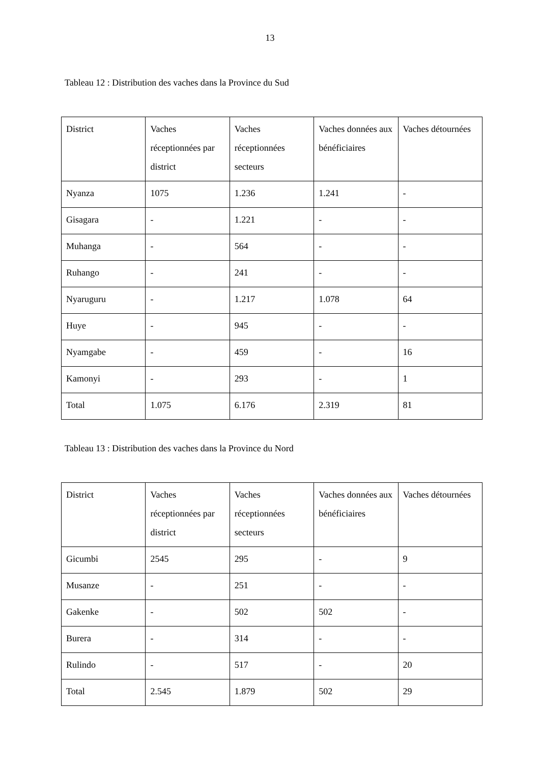13
Tableau 12 : Distribution des vaches dans la Province du Sud
| District | Vaches réceptionnées par district | Vaches réceptionnées secteurs | Vaches données aux bénéficiaires | Vaches détournées |
| Nyanza | 1075 | 1.236 | 1.241 | - |
| Gisagara | - | 1.221 | - | - |
| Muhanga | - | 564 | - | - |
| Ruhango | - | 241 | - | - |
| Nyaruguru | - | 1.217 | 1.078 | 64 |
| Huye | - | 945 | - | - |
| Nyamgabe | - | 459 | - | 16 |
| Kamonyi | - | 293 | - | 1 |
| Total | 1.075 | 6.176 | 2.319 | 81 |
Tableau 13 : Distribution des vaches dans la Province du Nord
| District | Vaches réceptionnées par district | Vaches réceptionnées secteurs | Vaches données aux bénéficiaires | Vaches détournées |
| Gicumbi | 2545 | 295 | - | 9 |
| Musanze | - | 251 | - | - |
| Gakenke | - | 502 | 502 | - |
| Burera | - | 314 | - | - |
| Rulindo | - | 517 | - | 20 |
| Total | 2.545 | 1.879 | 502 | 29 |